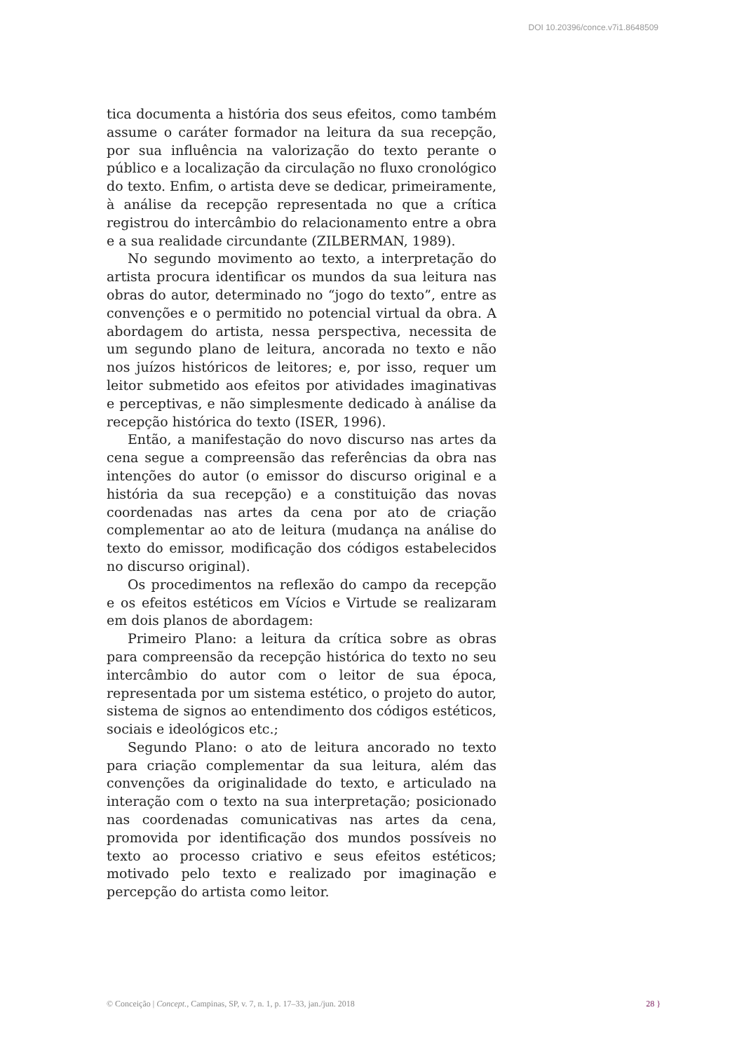DOI 10.20396/conce.v7i1.8648509
tica documenta a história dos seus efeitos, como também assume o caráter formador na leitura da sua recepção, por sua influência na valorização do texto perante o público e a localização da circulação no fluxo cronológico do texto. Enfim, o artista deve se dedicar, primeiramente, à análise da recepção representada no que a crítica registrou do intercâmbio do relacionamento entre a obra e a sua realidade circundante (ZILBERMAN, 1989).
No segundo movimento ao texto, a interpretação do artista procura identificar os mundos da sua leitura nas obras do autor, determinado no “jogo do texto”, entre as convenções e o permitido no potencial virtual da obra. A abordagem do artista, nessa perspectiva, necessita de um segundo plano de leitura, ancorada no texto e não nos juízos históricos de leitores; e, por isso, requer um leitor submetido aos efeitos por atividades imaginativas e perceptivas, e não simplesmente dedicado à análise da recepção histórica do texto (ISER, 1996).
Então, a manifestação do novo discurso nas artes da cena segue a compreensão das referências da obra nas intenções do autor (o emissor do discurso original e a história da sua recepção) e a constituição das novas coordenadas nas artes da cena por ato de criação complementar ao ato de leitura (mudança na análise do texto do emissor, modificação dos códigos estabelecidos no discurso original).
Os procedimentos na reflexão do campo da recepção e os efeitos estéticos em Vícios e Virtude se realizaram em dois planos de abordagem:
Primeiro Plano: a leitura da crítica sobre as obras para compreensão da recepção histórica do texto no seu intercâmbio do autor com o leitor de sua época, representada por um sistema estético, o projeto do autor, sistema de signos ao entendimento dos códigos estéticos, sociais e ideológicos etc.;
Segundo Plano: o ato de leitura ancorado no texto para criação complementar da sua leitura, além das convenções da originalidade do texto, e articulado na interação com o texto na sua interpretação; posicionado nas coordenadas comunicativas nas artes da cena, promovida por identificação dos mundos possíveis no texto ao processo criativo e seus efeitos estéticos; motivado pelo texto e realizado por imaginação e percepção do artista como leitor.
© Conceição | Concept., Campinas, SP, v. 7, n. 1, p. 17–33, jan./jun. 2018 28 }